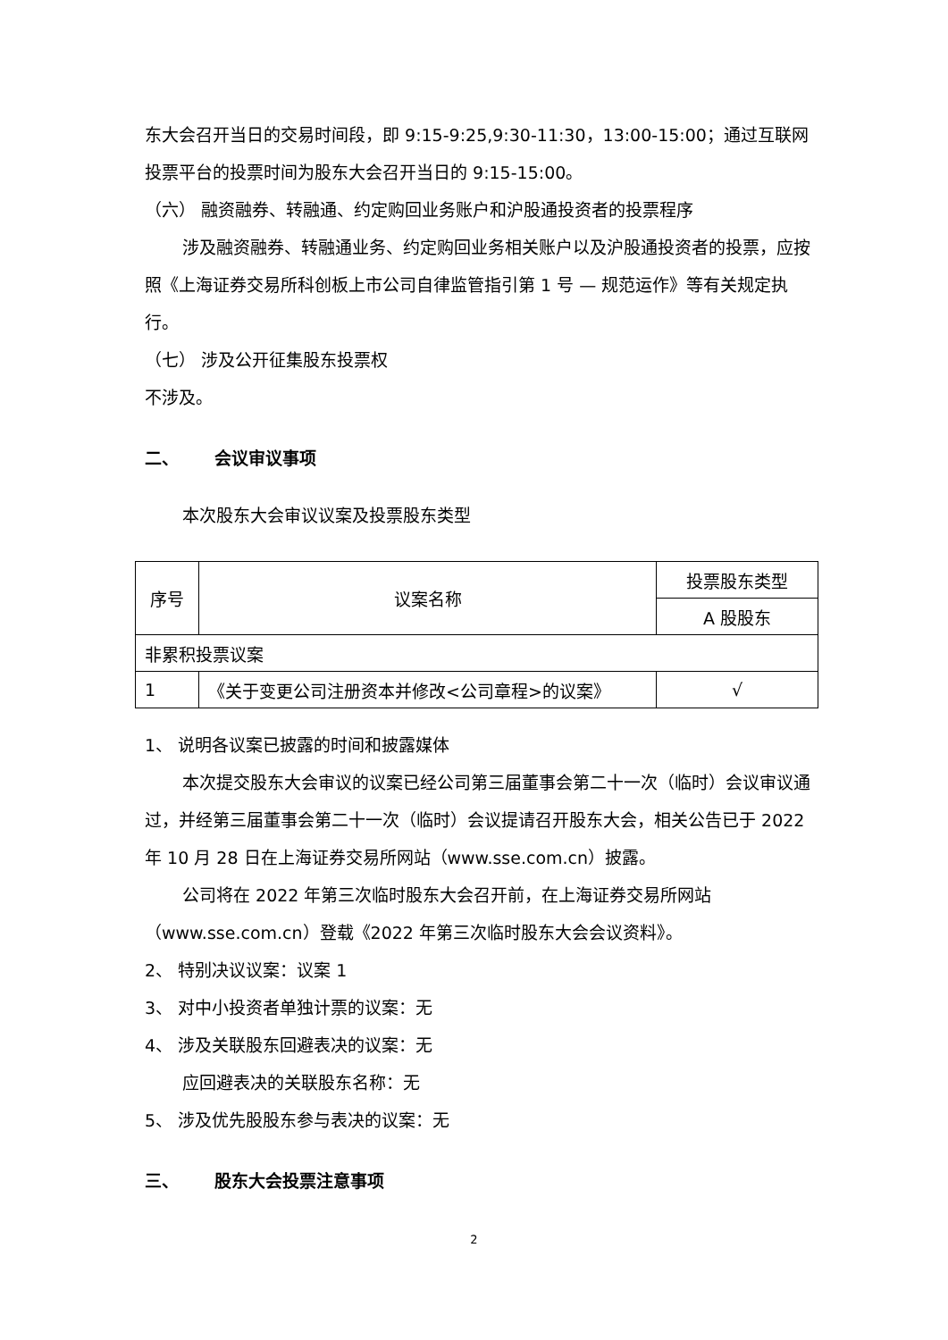东大会召开当日的交易时间段，即 9:15-9:25,9:30-11:30，13:00-15:00；通过互联网投票平台的投票时间为股东大会召开当日的 9:15-15:00。
（六） 融资融券、转融通、约定购回业务账户和沪股通投资者的投票程序
涉及融资融券、转融通业务、约定购回业务相关账户以及沪股通投资者的投票，应按照《上海证券交易所科创板上市公司自律监管指引第 1 号 — 规范运作》等有关规定执行。
（七） 涉及公开征集股东投票权
不涉及。
二、 会议审议事项
本次股东大会审议议案及投票股东类型
| 序号 | 议案名称 | 投票股东类型 |
| | | A 股股东 |
| 非累积投票议案 | | |
| 1 | 《关于变更公司注册资本并修改<公司章程>的议案》 | √ |
1、 说明各议案已披露的时间和披露媒体
本次提交股东大会审议的议案已经公司第三届董事会第二十一次（临时）会议审议通过，并经第三届董事会第二十一次（临时）会议提请召开股东大会，相关公告已于 2022 年 10 月 28 日在上海证券交易所网站（www.sse.com.cn）披露。
公司将在 2022 年第三次临时股东大会召开前，在上海证券交易所网站（www.sse.com.cn）登载《2022 年第三次临时股东大会会议资料》。
2、 特别决议议案：议案 1
3、 对中小投资者单独计票的议案：无
4、 涉及关联股东回避表决的议案：无
应回避表决的关联股东名称：无
5、 涉及优先股股东参与表决的议案：无
三、 股东大会投票注意事项
2